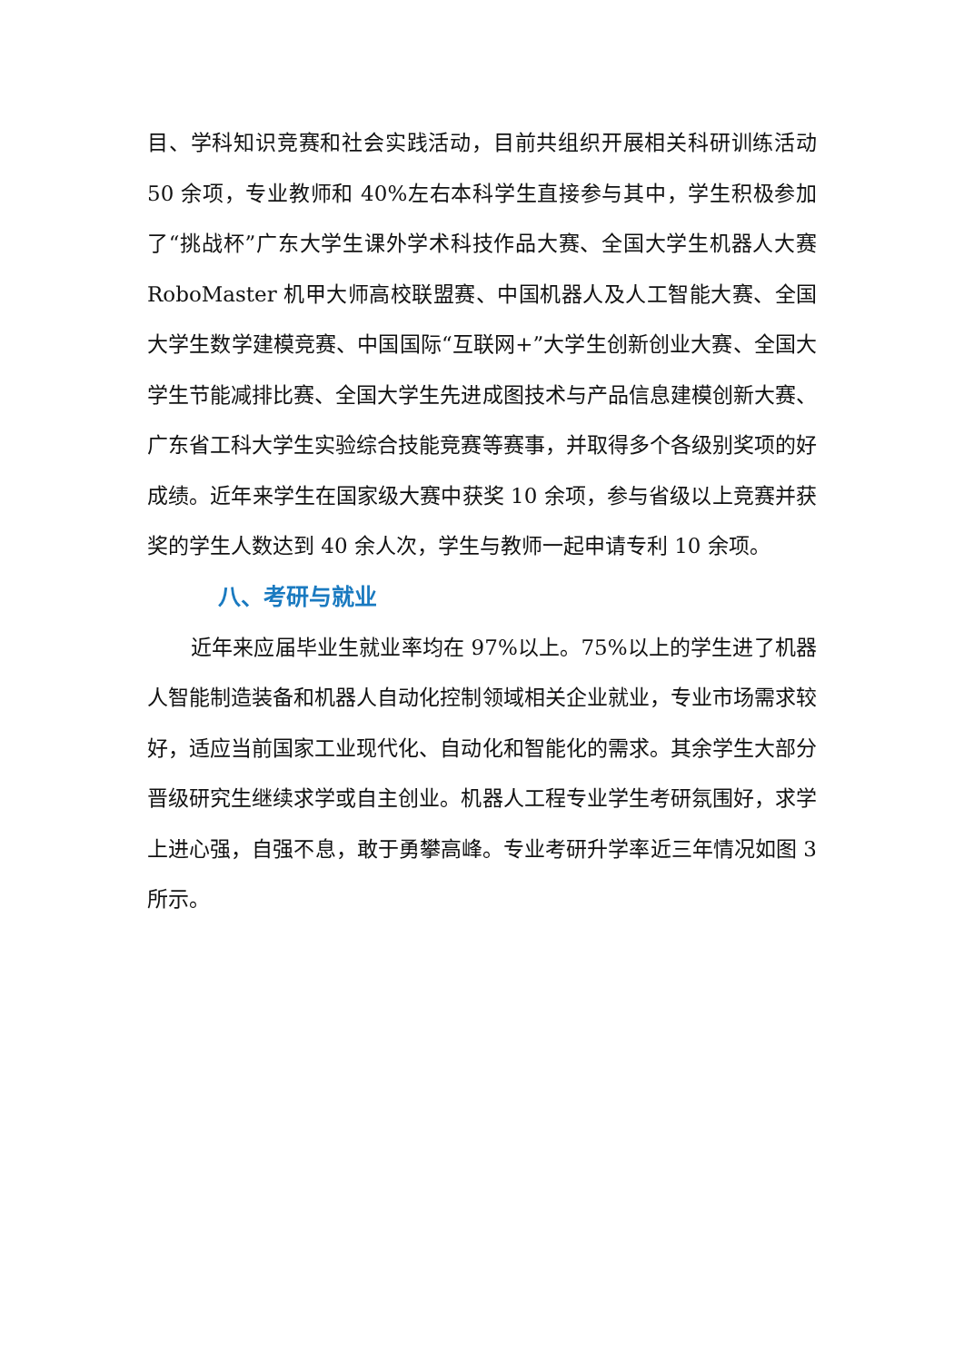目、学科知识竞赛和社会实践活动，目前共组织开展相关科研训练活动 50 余项，专业教师和 40%左右本科学生直接参与其中，学生积极参加了“挑战杯”广东大学生课外学术科技作品大赛、全国大学生机器人大赛 RoboMaster 机甲大师高校联盟赛、中国机器人及人工智能大赛、全国大学生数学建模竞赛、中国国际“互联网+”大学生创新创业大赛、全国大学生节能减排比赛、全国大学生先进成图技术与产品信息建模创新大赛、广东省工科大学生实验综合技能竞赛等赛事，并取得多个各级别奖项的好成绩。近年来学生在国家级大赛中获奖 10 余项，参与省级以上竞赛并获奖的学生人数达到 40 余人次，学生与教师一起申请专利 10 余项。
八、考研与就业
近年来应届毕业生就业率均在 97%以上。75%以上的学生进了机器人智能制造装备和机器人自动化控制领域相关企业就业，专业市场需求较好，适应当前国家工业现代化、自动化和智能化的需求。其余学生大部分晋级研究生继续求学或自主创业。机器人工程专业学生考研氛围好，求学上进心强，自强不息，敢于勇攀高峰。专业考研升学率近三年情况如图 3 所示。